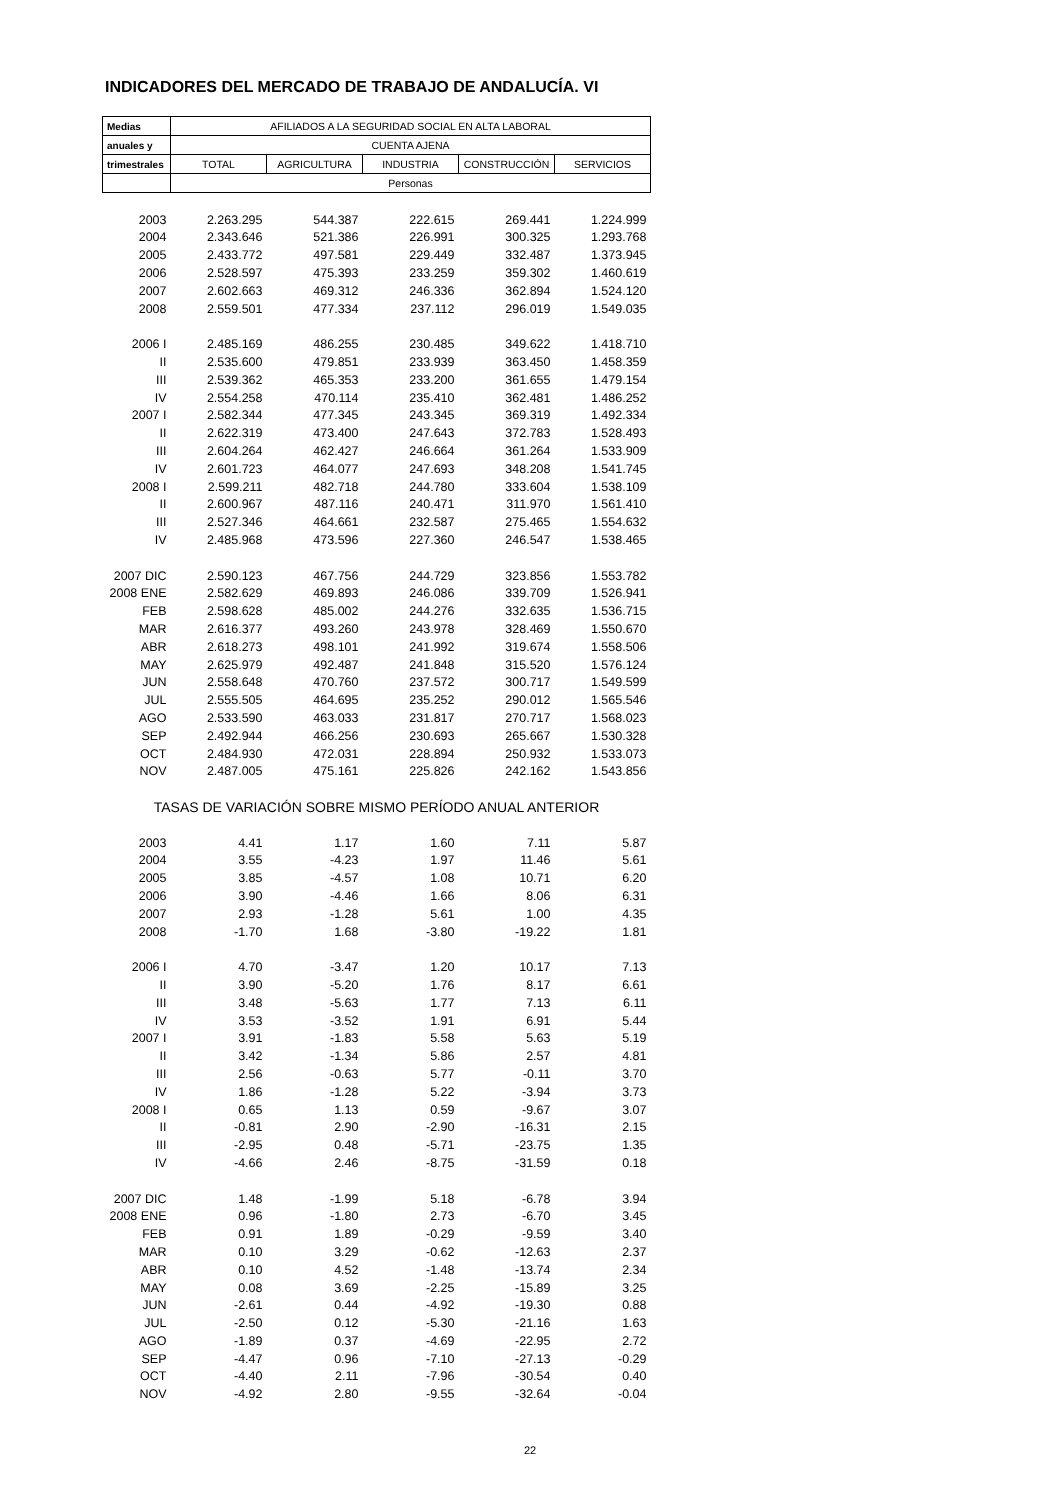INDICADORES DEL MERCADO DE TRABAJO DE ANDALUCÍA. VI
| Medias | AFILIADOS A LA SEGURIDAD SOCIAL EN ALTA LABORAL | | | | |
| --- | --- | --- | --- | --- | --- |
| anuales y | CUENTA AJENA | | | | |
| trimestrales | TOTAL | AGRICULTURA | INDUSTRIA | CONSTRUCCIÓN | SERVICIOS |
| | Personas | | | | |
| 2003 | 2.263.295 | 544.387 | 222.615 | 269.441 | 1.224.999 |
| 2004 | 2.343.646 | 521.386 | 226.991 | 300.325 | 1.293.768 |
| 2005 | 2.433.772 | 497.581 | 229.449 | 332.487 | 1.373.945 |
| 2006 | 2.528.597 | 475.393 | 233.259 | 359.302 | 1.460.619 |
| 2007 | 2.602.663 | 469.312 | 246.336 | 362.894 | 1.524.120 |
| 2008 | 2.559.501 | 477.334 | 237.112 | 296.019 | 1.549.035 |
| 2006 I | 2.485.169 | 486.255 | 230.485 | 349.622 | 1.418.710 |
| II | 2.535.600 | 479.851 | 233.939 | 363.450 | 1.458.359 |
| III | 2.539.362 | 465.353 | 233.200 | 361.655 | 1.479.154 |
| IV | 2.554.258 | 470.114 | 235.410 | 362.481 | 1.486.252 |
| 2007 I | 2.582.344 | 477.345 | 243.345 | 369.319 | 1.492.334 |
| II | 2.622.319 | 473.400 | 247.643 | 372.783 | 1.528.493 |
| III | 2.604.264 | 462.427 | 246.664 | 361.264 | 1.533.909 |
| IV | 2.601.723 | 464.077 | 247.693 | 348.208 | 1.541.745 |
| 2008 I | 2.599.211 | 482.718 | 244.780 | 333.604 | 1.538.109 |
| II | 2.600.967 | 487.116 | 240.471 | 311.970 | 1.561.410 |
| III | 2.527.346 | 464.661 | 232.587 | 275.465 | 1.554.632 |
| IV | 2.485.968 | 473.596 | 227.360 | 246.547 | 1.538.465 |
| 2007 DIC | 2.590.123 | 467.756 | 244.729 | 323.856 | 1.553.782 |
| 2008 ENE | 2.582.629 | 469.893 | 246.086 | 339.709 | 1.526.941 |
| FEB | 2.598.628 | 485.002 | 244.276 | 332.635 | 1.536.715 |
| MAR | 2.616.377 | 493.260 | 243.978 | 328.469 | 1.550.670 |
| ABR | 2.618.273 | 498.101 | 241.992 | 319.674 | 1.558.506 |
| MAY | 2.625.979 | 492.487 | 241.848 | 315.520 | 1.576.124 |
| JUN | 2.558.648 | 470.760 | 237.572 | 300.717 | 1.549.599 |
| JUL | 2.555.505 | 464.695 | 235.252 | 290.012 | 1.565.546 |
| AGO | 2.533.590 | 463.033 | 231.817 | 270.717 | 1.568.023 |
| SEP | 2.492.944 | 466.256 | 230.693 | 265.667 | 1.530.328 |
| OCT | 2.484.930 | 472.031 | 228.894 | 250.932 | 1.533.073 |
| NOV | 2.487.005 | 475.161 | 225.826 | 242.162 | 1.543.856 |
| TASAS DE VARIACIÓN SOBRE MISMO PERÍODO ANUAL ANTERIOR | | | | | |
| 2003 | 4.41 | 1.17 | 1.60 | 7.11 | 5.87 |
| 2004 | 3.55 | -4.23 | 1.97 | 11.46 | 5.61 |
| 2005 | 3.85 | -4.57 | 1.08 | 10.71 | 6.20 |
| 2006 | 3.90 | -4.46 | 1.66 | 8.06 | 6.31 |
| 2007 | 2.93 | -1.28 | 5.61 | 1.00 | 4.35 |
| 2008 | -1.70 | 1.68 | -3.80 | -19.22 | 1.81 |
| 2006 I | 4.70 | -3.47 | 1.20 | 10.17 | 7.13 |
| II | 3.90 | -5.20 | 1.76 | 8.17 | 6.61 |
| III | 3.48 | -5.63 | 1.77 | 7.13 | 6.11 |
| IV | 3.53 | -3.52 | 1.91 | 6.91 | 5.44 |
| 2007 I | 3.91 | -1.83 | 5.58 | 5.63 | 5.19 |
| II | 3.42 | -1.34 | 5.86 | 2.57 | 4.81 |
| III | 2.56 | -0.63 | 5.77 | -0.11 | 3.70 |
| IV | 1.86 | -1.28 | 5.22 | -3.94 | 3.73 |
| 2008 I | 0.65 | 1.13 | 0.59 | -9.67 | 3.07 |
| II | -0.81 | 2.90 | -2.90 | -16.31 | 2.15 |
| III | -2.95 | 0.48 | -5.71 | -23.75 | 1.35 |
| IV | -4.66 | 2.46 | -8.75 | -31.59 | 0.18 |
| 2007 DIC | 1.48 | -1.99 | 5.18 | -6.78 | 3.94 |
| 2008 ENE | 0.96 | -1.80 | 2.73 | -6.70 | 3.45 |
| FEB | 0.91 | 1.89 | -0.29 | -9.59 | 3.40 |
| MAR | 0.10 | 3.29 | -0.62 | -12.63 | 2.37 |
| ABR | 0.10 | 4.52 | -1.48 | -13.74 | 2.34 |
| MAY | 0.08 | 3.69 | -2.25 | -15.89 | 3.25 |
| JUN | -2.61 | 0.44 | -4.92 | -19.30 | 0.88 |
| JUL | -2.50 | 0.12 | -5.30 | -21.16 | 1.63 |
| AGO | -1.89 | 0.37 | -4.69 | -22.95 | 2.72 |
| SEP | -4.47 | 0.96 | -7.10 | -27.13 | -0.29 |
| OCT | -4.40 | 2.11 | -7.96 | -30.54 | 0.40 |
| NOV | -4.92 | 2.80 | -9.55 | -32.64 | -0.04 |
22